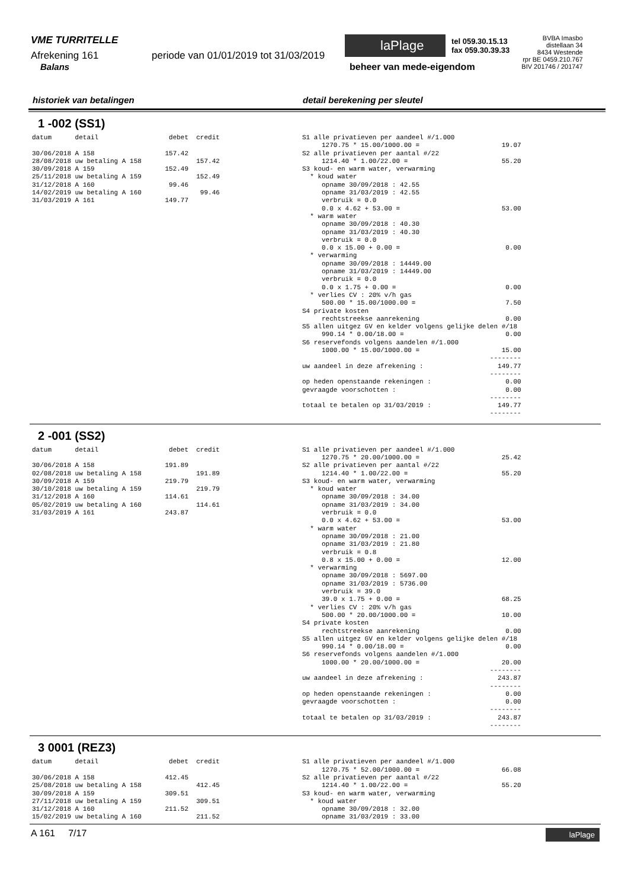VME TURRITELLE
Afrekening 161 periode van 01/01/2019 tot 31/03/2019
Balans
laPlage
tel 059.30.15.13
fax 059.30.39.33
beheer van mede-eigendom
BVBA Imasbo
distellaan 34
8434 Westende
rpr BE 0459.210.767
BIV 201746 / 201747
historiek van betalingen detail berekening per sleutel
1 -002 (SS1)
datum      detail                  debet  credit

30/06/2018 A 158                  157.42
28/08/2018 uw betaling A 158              157.42
30/09/2018 A 159                  152.49
25/11/2018 uw betaling A 159              152.49
31/12/2018 A 160                   99.46
14/02/2019 uw betaling A 160               99.46
31/03/2019 A 161                  149.77
S1 alle privatieven per aandeel #/1.000
     1270.75 * 15.00/1000.00 =                     19.07
S2 alle privatieven per aantal #/22
     1214.40 * 1.00/22.00 =                        55.20
S3 koud- en warm water, verwarming
  * koud water
     opname 30/09/2018 : 42.55
     opname 31/03/2019 : 42.55
     verbruik = 0.0
     0.0 x 4.62 + 53.00 =                          53.00
  * warm water
     opname 30/09/2018 : 40.30
     opname 31/03/2019 : 40.30
     verbruik = 0.0
     0.0 x 15.00 + 0.00 =                           0.00
  * verwarming
     opname 30/09/2018 : 14449.00
     opname 31/03/2019 : 14449.00
     verbruik = 0.0
     0.0 x 1.75 + 0.00 =                            0.00
  * verlies CV : 20% v/h gas
     500.00 * 15.00/1000.00 =                       7.50
S4 private kosten
     rechtstreekse aanrekening                      0.00
S5 allen uitgez GV en kelder volgens gelijke delen #/18
     990.14 * 0.00/18.00 =                          0.00
S6 reservefonds volgens aandelen #/1.000
     1000.00 * 15.00/1000.00 =                     15.00
                                                --------
uw aandeel in deze afrekening :                   149.77
                                                --------
op heden openstaande rekeningen :                   0.00
gevraagde voorschotten :                            0.00
                                                --------
totaal te betalen op 31/03/2019 :                 149.77
                                                --------
2 -001 (SS2)
datum      detail                  debet  credit

30/06/2018 A 158                  191.89
02/08/2018 uw betaling A 158              191.89
30/09/2018 A 159                  219.79
30/10/2018 uw betaling A 159              219.79
31/12/2018 A 160                  114.61
05/02/2019 uw betaling A 160              114.61
31/03/2019 A 161                  243.87
S1 alle privatieven per aandeel #/1.000
     1270.75 * 20.00/1000.00 =                     25.42
S2 alle privatieven per aantal #/22
     1214.40 * 1.00/22.00 =                        55.20
S3 koud- en warm water, verwarming
  * koud water
     opname 30/09/2018 : 34.00
     opname 31/03/2019 : 34.00
     verbruik = 0.0
     0.0 x 4.62 + 53.00 =                          53.00
  * warm water
     opname 30/09/2018 : 21.00
     opname 31/03/2019 : 21.80
     verbruik = 0.8
     0.8 x 15.00 + 0.00 =                          12.00
  * verwarming
     opname 30/09/2018 : 5697.00
     opname 31/03/2019 : 5736.00
     verbruik = 39.0
     39.0 x 1.75 + 0.00 =                          68.25
  * verlies CV : 20% v/h gas
     500.00 * 20.00/1000.00 =                      10.00
S4 private kosten
     rechtstreekse aanrekening                      0.00
S5 allen uitgez GV en kelder volgens gelijke delen #/18
     990.14 * 0.00/18.00 =                          0.00
S6 reservefonds volgens aandelen #/1.000
     1000.00 * 20.00/1000.00 =                     20.00
                                                --------
uw aandeel in deze afrekening :                   243.87
                                                --------
op heden openstaande rekeningen :                   0.00
gevraagde voorschotten :                            0.00
                                                --------
totaal te betalen op 31/03/2019 :                 243.87
                                                --------
3 0001 (REZ3)
datum      detail                  debet  credit

30/06/2018 A 158                  412.45
25/08/2018 uw betaling A 158              412.45
30/09/2018 A 159                  309.51
27/11/2018 uw betaling A 159              309.51
31/12/2018 A 160                  211.52
15/02/2019 uw betaling A 160              211.52
S1 alle privatieven per aandeel #/1.000
     1270.75 * 52.00/1000.00 =                     66.08
S2 alle privatieven per aantal #/22
     1214.40 * 1.00/22.00 =                        55.20
S3 koud- en warm water, verwarming
  * koud water
     opname 30/09/2018 : 32.00
     opname 31/03/2019 : 33.00
A 161 7/17
laPlage